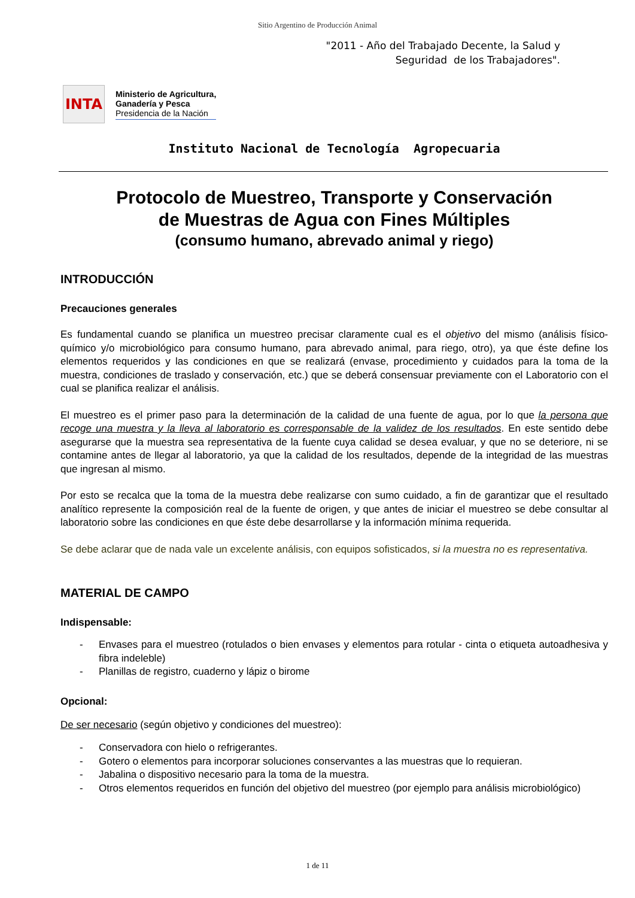Sitio Argentino de Producción Animal
"2011 - Año del Trabajado Decente, la Salud y
Seguridad de los Trabajadores".
INTA
Ministerio de Agricultura,
Ganadería y Pesca
Presidencia de la Nación
Instituto Nacional de Tecnología Agropecuaria
Protocolo de Muestreo, Transporte y Conservación
de Muestras de Agua con Fines Múltiples
(consumo humano, abrevado animal y riego)
INTRODUCCIÓN
Precauciones generales
Es fundamental cuando se planifica un muestreo precisar claramente cual es el objetivo del mismo (análisis físico-químico y/o microbiológico para consumo humano, para abrevado animal, para riego, otro), ya que éste define los elementos requeridos y las condiciones en que se realizará (envase, procedimiento y cuidados para la toma de la muestra, condiciones de traslado y conservación, etc.) que se deberá consensuar previamente con el Laboratorio con el cual se planifica realizar el análisis.
El muestreo es el primer paso para la determinación de la calidad de una fuente de agua, por lo que la persona que recoge una muestra y la lleva al laboratorio es corresponsable de la validez de los resultados. En este sentido debe asegurarse que la muestra sea representativa de la fuente cuya calidad se desea evaluar, y que no se deteriore, ni se contamine antes de llegar al laboratorio, ya que la calidad de los resultados, depende de la integridad de las muestras que ingresan al mismo.
Por esto se recalca que la toma de la muestra debe realizarse con sumo cuidado, a fin de garantizar que el resultado analítico represente la composición real de la fuente de origen, y que antes de iniciar el muestreo se debe consultar al laboratorio sobre las condiciones en que éste debe desarrollarse y la información mínima requerida.
Se debe aclarar que de nada vale un excelente análisis, con equipos sofisticados, si la muestra no es representativa.
MATERIAL DE CAMPO
Indispensable:
- Envases para el muestreo (rotulados o bien envases y elementos para rotular - cinta o etiqueta autoadhesiva y fibra indeleble)
- Planillas de registro, cuaderno y lápiz o birome
Opcional:
De ser necesario (según objetivo y condiciones del muestreo):
- Conservadora con hielo o refrigerantes.
- Gotero o elementos para incorporar soluciones conservantes a las muestras que lo requieran.
- Jabalina o dispositivo necesario para la toma de la muestra.
- Otros elementos requeridos en función del objetivo del muestreo (por ejemplo para análisis microbiológico)
1 de 11